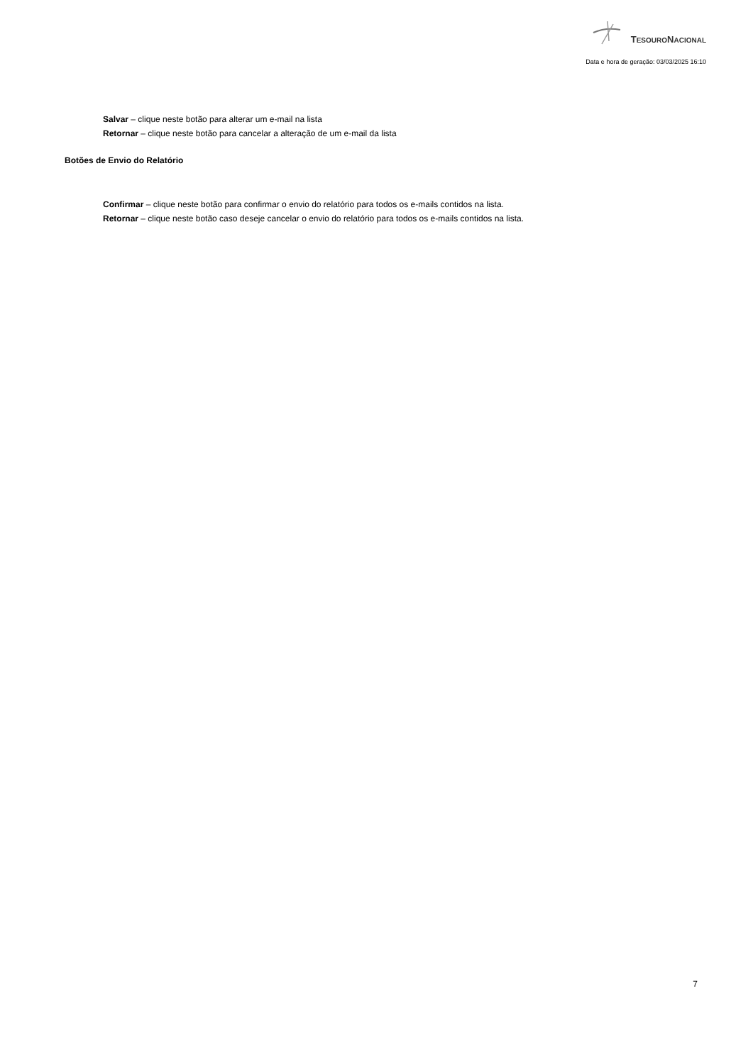TESOURONACIONAL
Data e hora de geração: 03/03/2025 16:10
Salvar – clique neste botão para alterar um e-mail na lista
Retornar – clique neste botão para cancelar a alteração de um e-mail da lista
Botões de Envio do Relatório
Confirmar – clique neste botão para confirmar o envio do relatório para todos os e-mails contidos na lista.
Retornar – clique neste botão caso deseje cancelar o envio do relatório para todos os e-mails contidos na lista.
7